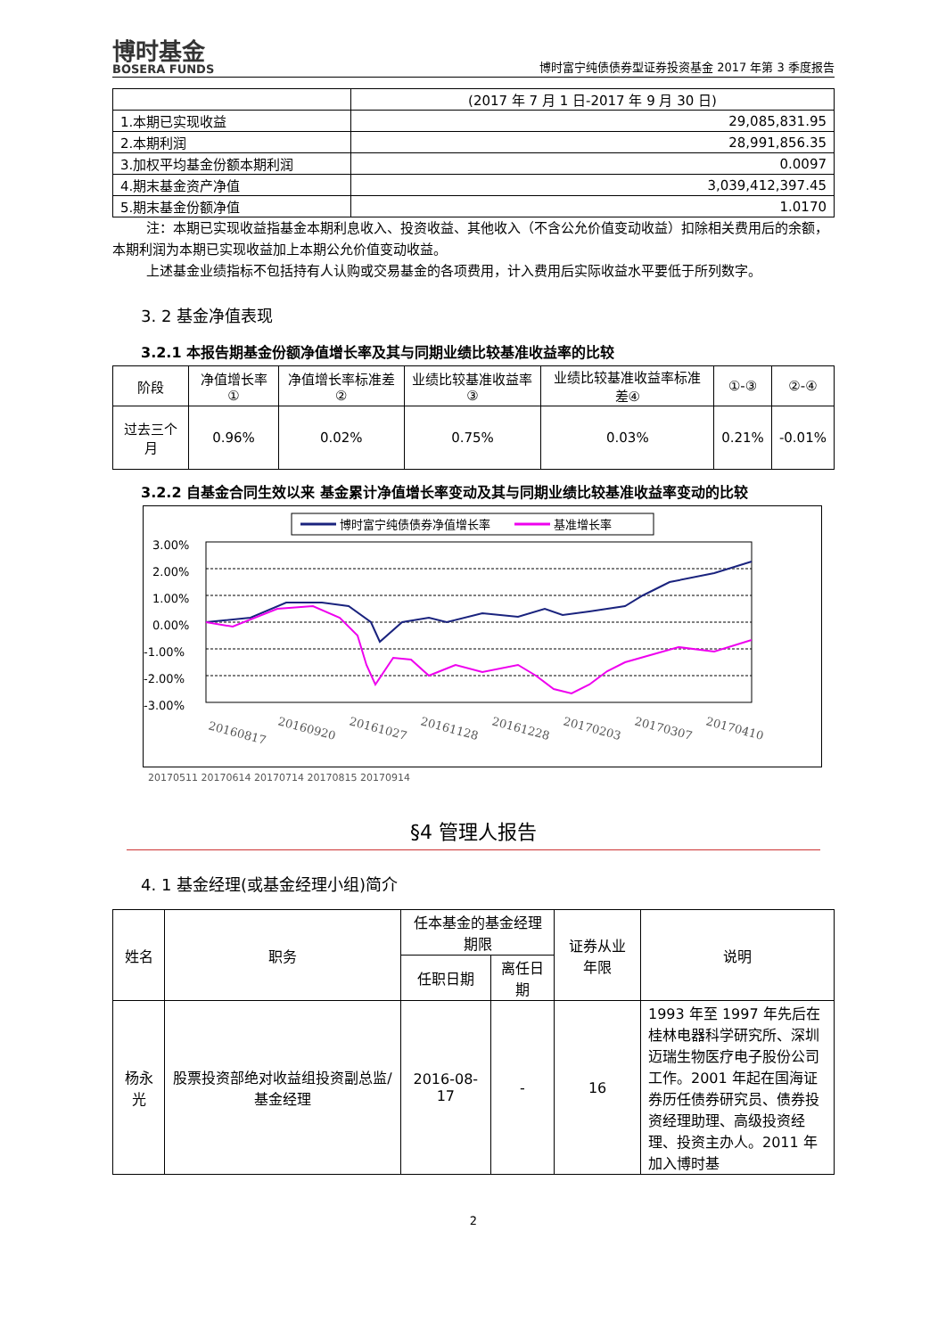博时基金
BOSERA FUNDS
博时富宁纯债债券型证券投资基金 2017 年第 3 季度报告
| | (2017 年 7 月 1 日-2017 年 9 月 30 日) |
| 1.本期已实现收益 | 29,085,831.95 |
| 2.本期利润 | 28,991,856.35 |
| 3.加权平均基金份额本期利润 | 0.0097 |
| 4.期末基金资产净值 | 3,039,412,397.45 |
| 5.期末基金份额净值 | 1.0170 |
注：本期已实现收益指基金本期利息收入、投资收益、其他收入（不含公允价值变动收益）扣除相关费用后的余额，本期利润为本期已实现收益加上本期公允价值变动收益。
上述基金业绩指标不包括持有人认购或交易基金的各项费用，计入费用后实际收益水平要低于所列数字。
3. 2 基金净值表现
3.2.1 本报告期基金份额净值增长率及其与同期业绩比较基准收益率的比较
| 阶段 | 净值增长率① | 净值增长率标准差② | 业绩比较基准收益率③ | 业绩比较基准收益率标准差④ | ①-③ | ②-④ |
| 过去三个月 | 0.96% | 0.02% | 0.75% | 0.03% | 0.21% | -0.01% |
3.2.2 自基金合同生效以来 基金累计净值增长率变动及其与同期业绩比较基准收益率变动的比较
博时富宁纯债债券净值增长率
基准增长率
3.00%
2.00%
1.00%
0.00%
-1.00%
-2.00%
-3.00%
20160817
20160920
20161027
20161128
20161228
20170203
20170307
20170410
20170511 20170614 20170714 20170815 20170914
§4 管理人报告
4. 1 基金经理(或基金经理小组)简介
| 姓名 | 职务 | 任本基金的基金经理期限 | | 证券从业年限 | 说明 |
| | | 任职日期 | 离任日期 | | |
| 杨永光 | 股票投资部绝对收益组投资副总监/基金经理 | 2016-08-17 | - | 16 | 1993 年至 1997 年先后在桂林电器科学研究所、深圳迈瑞生物医疗电子股份公司工作。2001 年起在国海证券历任债券研究员、债券投资经理助理、高级投资经理、投资主办人。2011 年加入博时基 |
2